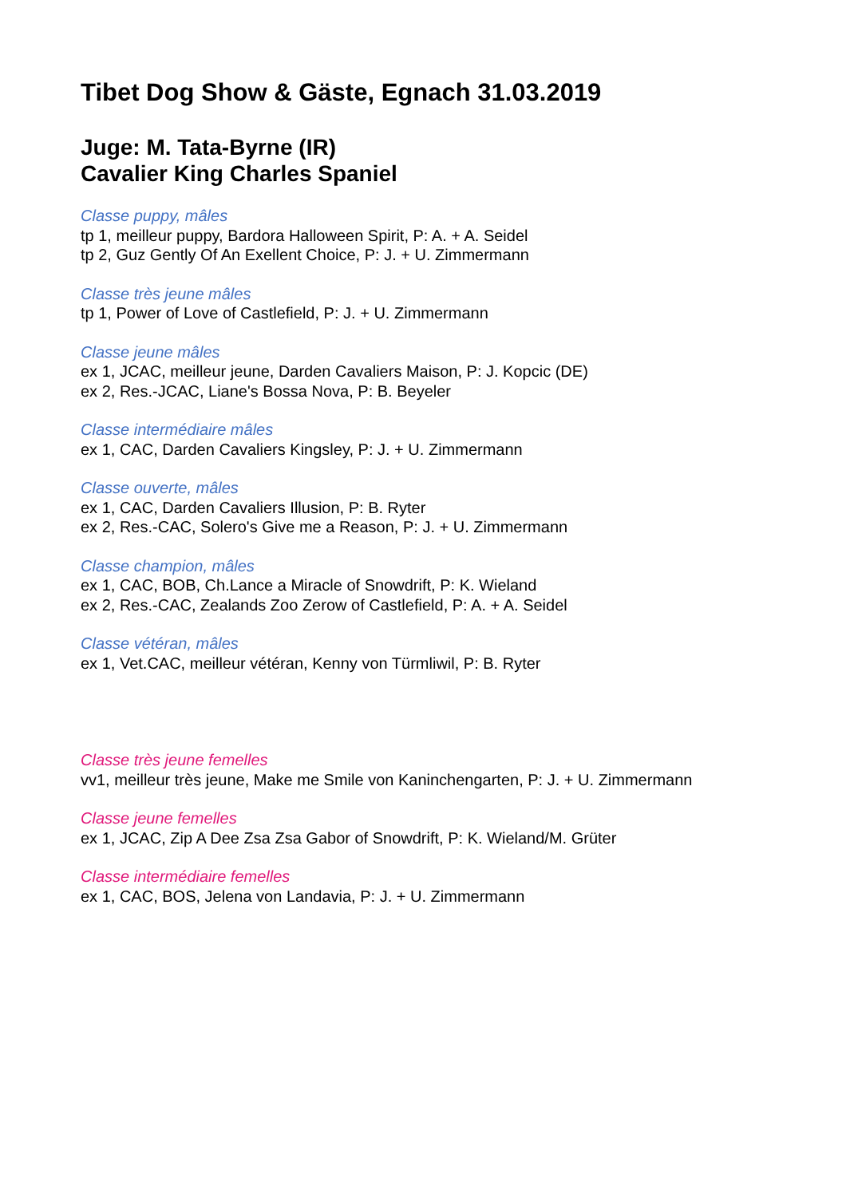Tibet Dog Show & Gäste, Egnach 31.03.2019
Juge: M. Tata-Byrne (IR)
Cavalier King Charles Spaniel
Classe puppy, mâles
tp 1, meilleur puppy, Bardora Halloween Spirit, P: A. + A. Seidel
tp 2, Guz Gently Of An Exellent Choice, P: J. + U. Zimmermann
Classe très jeune mâles
tp 1, Power of Love of Castlefield, P: J. + U. Zimmermann
Classe jeune mâles
ex 1, JCAC, meilleur jeune, Darden Cavaliers Maison, P: J. Kopcic (DE)
ex 2, Res.-JCAC, Liane's Bossa Nova, P: B. Beyeler
Classe intermédiaire mâles
ex 1, CAC, Darden Cavaliers Kingsley, P: J. + U. Zimmermann
Classe ouverte, mâles
ex 1, CAC, Darden Cavaliers Illusion, P: B. Ryter
ex 2, Res.-CAC, Solero's Give me a Reason, P: J. + U. Zimmermann
Classe champion, mâles
ex 1, CAC, BOB, Ch.Lance a Miracle of Snowdrift, P: K. Wieland
ex 2, Res.-CAC, Zealands Zoo Zerow of Castlefield, P: A. + A. Seidel
Classe vétéran, mâles
ex 1, Vet.CAC, meilleur vétéran, Kenny von Türmliwil, P: B. Ryter
Classe très jeune femelles
vv1, meilleur très jeune, Make me Smile von Kaninchengarten, P: J. + U. Zimmermann
Classe jeune femelles
ex 1, JCAC, Zip A Dee Zsa Zsa Gabor of Snowdrift, P: K. Wieland/M. Grüter
Classe intermédiaire femelles
ex 1, CAC, BOS, Jelena von Landavia, P: J. + U. Zimmermann